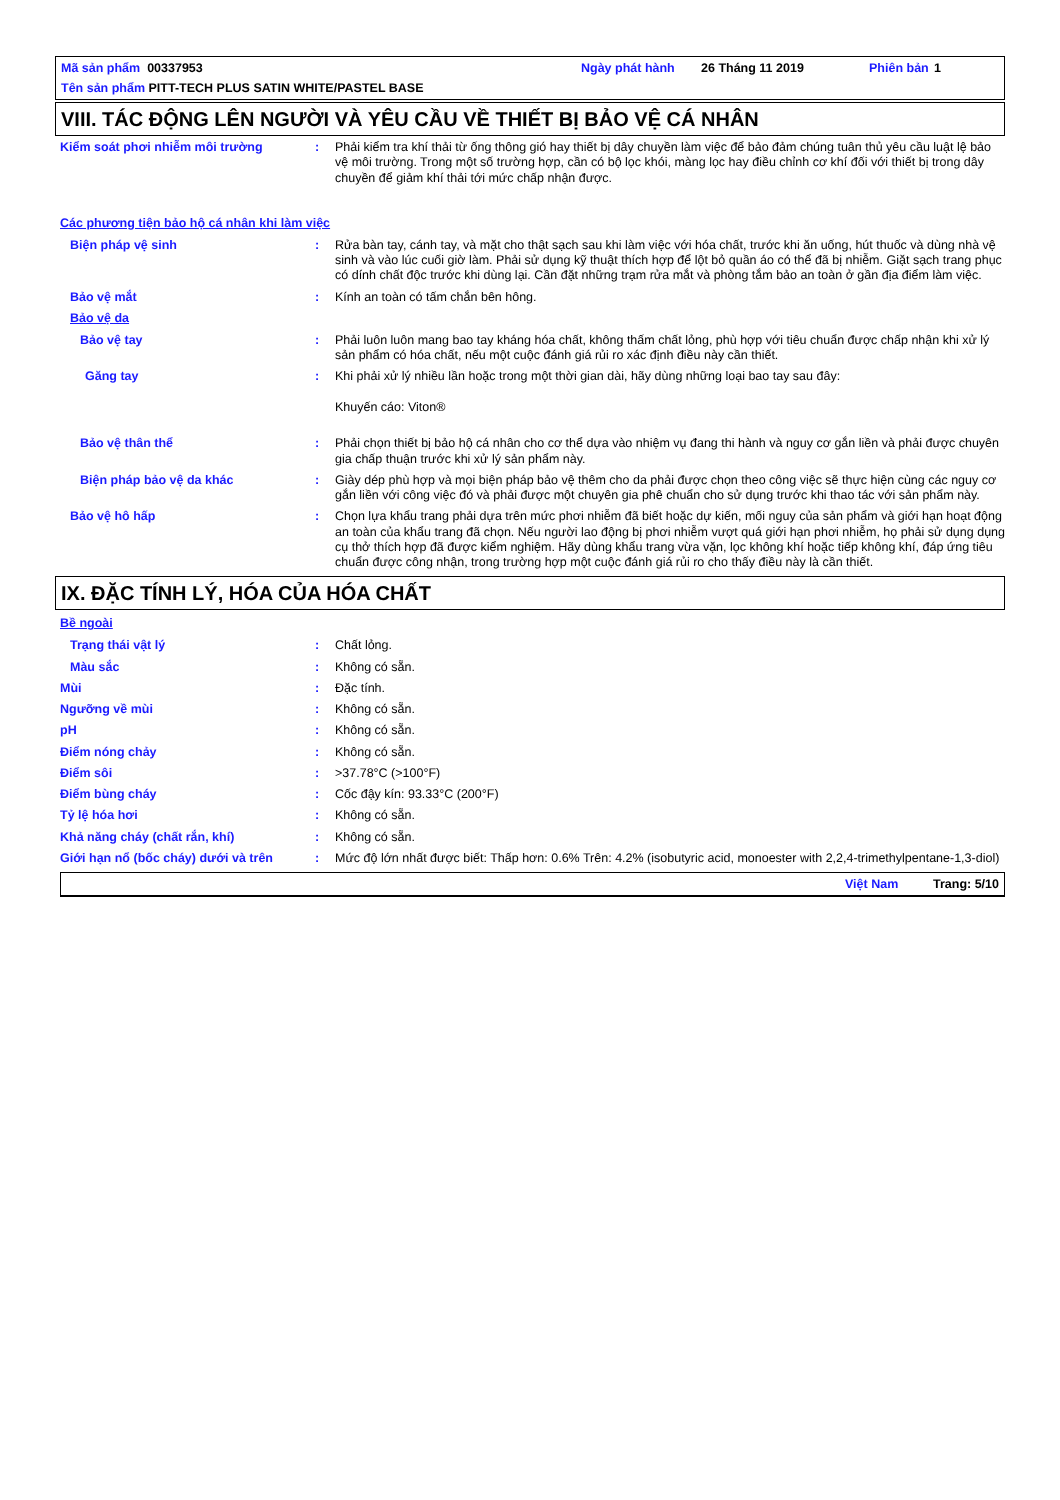Mã sản phẩm 00337953 Ngày phát hành 26 Tháng 11 2019 Phiên bản
1
Tên sản phẩm PITT-TECH PLUS SATIN WHITE/PASTEL BASE
VIII. TÁC ĐỘNG LÊN NGƯỜI VÀ YÊU CẦU VỀ THIẾT BỊ BẢO VỆ CÁ NHÂN
Kiểm soát phơi nhiễm môi trường :
Phải kiểm tra khí thải từ ống thông gió hay thiết bị dây chuyền làm việc để bảo đảm chúng tuân thủ yêu cầu luật lệ bảo vệ môi trường. Trong một số trường hợp, cần có bộ lọc khói, màng lọc hay điều chỉnh cơ khí đối với thiết bị trong dây chuyền để giảm khí thải tới mức chấp nhận được.
Các phương tiện bảo hộ cá nhân khi làm việc
Biện pháp vệ sinh :
Rửa bàn tay, cánh tay, và mặt cho thật sạch sau khi làm việc với hóa chất, trước khi ăn uống, hút thuốc và dùng nhà vệ sinh và vào lúc cuối giờ làm. Phải sử dụng kỹ thuật thích hợp để lột bỏ quần áo có thể đã bị nhiễm. Giặt sạch trang phục có dính chất độc trước khi dùng lại. Cần đặt những trạm rửa mắt và phòng tắm bảo an toàn ở gần địa điểm làm việc.
Bảo vệ mắt :
Kính an toàn có tấm chắn bên hông.
Bảo vệ da
Bảo vệ tay :
Phải luôn luôn mang bao tay kháng hóa chất, không thấm chất lỏng, phù hợp với tiêu chuẩn được chấp nhận khi xử lý sản phẩm có hóa chất, nếu một cuộc đánh giá rủi ro xác định điều này cần thiết.
Găng tay :
Khi phải xử lý nhiều lần hoặc trong một thời gian dài, hãy dùng những loại bao tay sau đây:
Khuyến cáo: Viton®
Bảo vệ thân thể :
Phải chọn thiết bị bảo hộ cá nhân cho cơ thể dựa vào nhiệm vụ đang thi hành và nguy cơ gắn liền và phải được chuyên gia chấp thuận trước khi xử lý sản phẩm này.
Biện pháp bảo vệ da khác :
Giày dép phù hợp và mọi biện pháp bảo vệ thêm cho da phải được chọn theo công việc sẽ thực hiện cùng các nguy cơ gắn liền với công việc đó và phải được một chuyên gia phê chuẩn cho sử dụng trước khi thao tác với sản phẩm này.
Bảo vệ hô hấp :
Chọn lựa khẩu trang phải dựa trên mức phơi nhiễm đã biết hoặc dự kiến, mối nguy của sản phẩm và giới hạn hoạt động an toàn của khẩu trang đã chọn. Nếu người lao động bị phơi nhiễm vượt quá giới hạn phơi nhiễm, họ phải sử dụng dụng cụ thở thích hợp đã được kiểm nghiệm. Hãy dùng khẩu trang vừa vặn, lọc không khí hoặc tiếp không khí, đáp ứng tiêu chuẩn được công nhận, trong trường hợp một cuộc đánh giá rủi ro cho thấy điều này là cần thiết.
IX. ĐẶC TÍNH LÝ, HÓA CỦA HÓA CHẤT
Bề ngoài
Trạng thái vật lý :
Chất lỏng.
Màu sắc :
Không có sẵn.
Mùi :
Đặc tính.
Ngưỡng về mùi :
Không có sẵn.
pH :
Không có sẵn.
Điểm nóng chảy :
Không có sẵn.
Điểm sôi :
>37.78°C (>100°F)
Điểm bùng cháy :
Cốc đậy kín: 93.33°C (200°F)
Tỷ lệ hóa hơi :
Không có sẵn.
Khả năng cháy (chất rắn, khí) :
Không có sẵn.
Giới hạn nổ (bốc cháy) dưới và trên
:
Mức độ lớn nhất được biết: Thấp hơn: 0.6% Trên: 4.2% (isobutyric acid, monoester with 2,2,4-trimethylpentane-1,3-diol)
Việt Nam Trang: 5/10